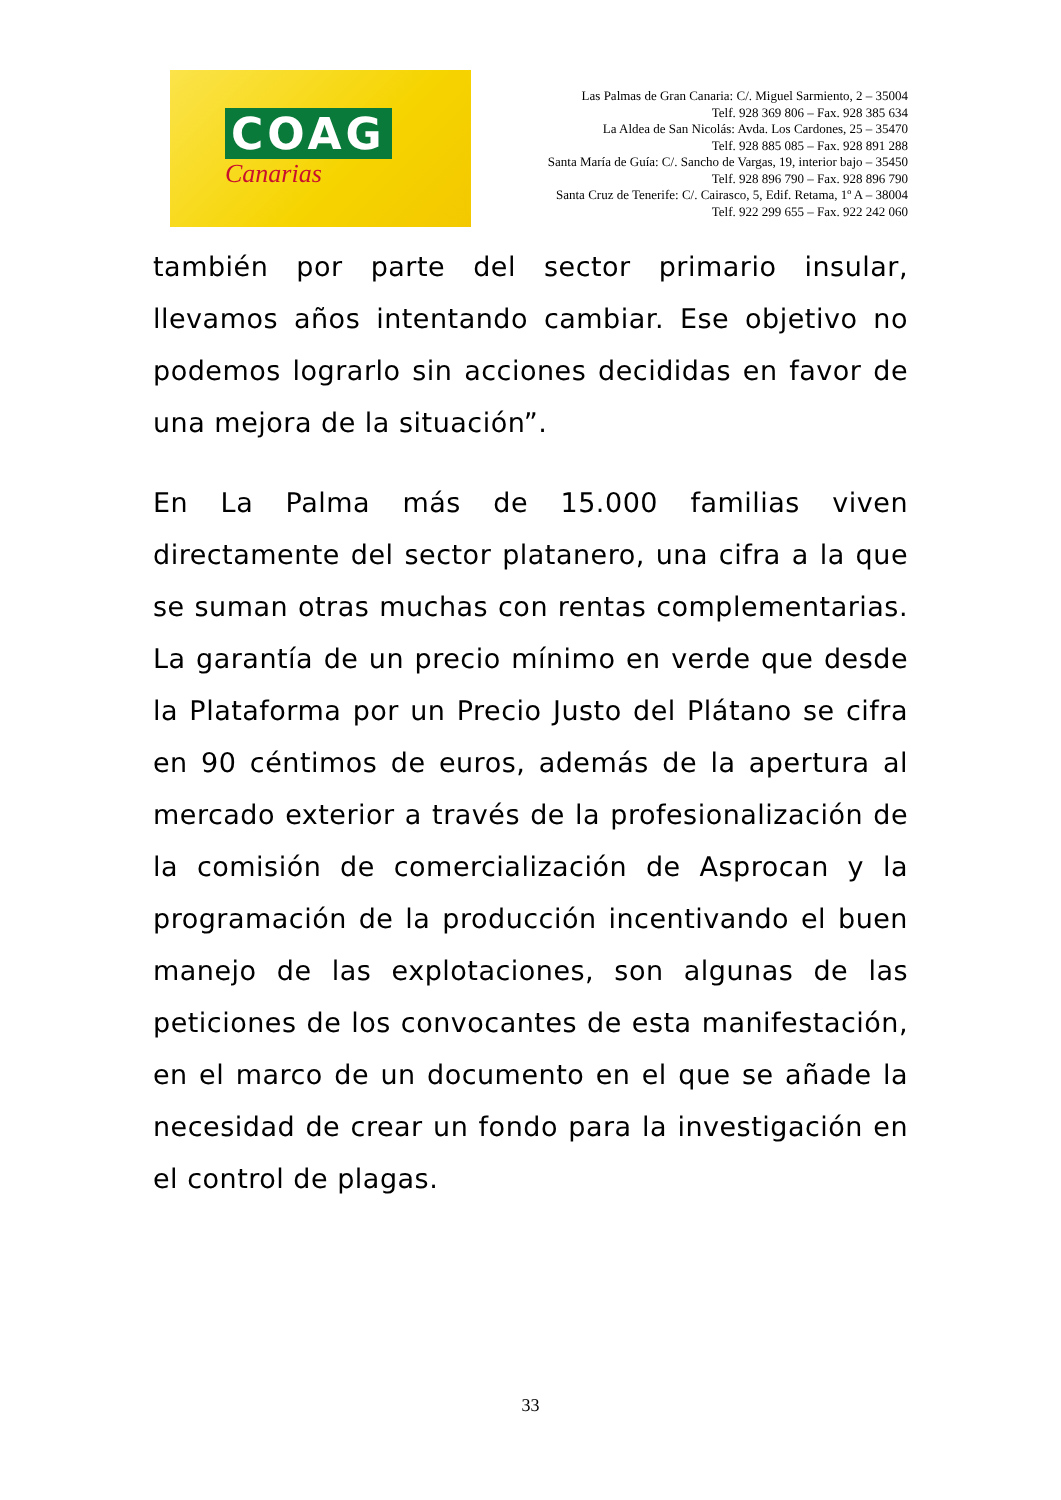COAG
Canarias
Las Palmas de Gran Canaria: C/. Miguel Sarmiento, 2 – 35004
Telf. 928 369 806 – Fax. 928 385 634
La Aldea de San Nicolás: Avda. Los Cardones, 25 – 35470
Telf. 928 885 085 – Fax. 928 891 288
Santa María de Guía: C/. Sancho de Vargas, 19, interior bajo – 35450
Telf. 928 896 790 – Fax. 928 896 790
Santa Cruz de Tenerife: C/. Cairasco, 5, Edif. Retama, 1º A – 38004
Telf. 922 299 655 – Fax. 922 242 060
también por parte del sector primario insular, llevamos años intentando cambiar. Ese objetivo no podemos lograrlo sin acciones decididas en favor de una mejora de la situación”.
En La Palma más de 15.000 familias viven directamente del sector platanero, una cifra a la que se suman otras muchas con rentas complementarias. La garantía de un precio mínimo en verde que desde la Plataforma por un Precio Justo del Plátano se cifra en 90 céntimos de euros, además de la apertura al mercado exterior a través de la profesionalización de la comisión de comercialización de Asprocan y la programación de la producción incentivando el buen manejo de las explotaciones, son algunas de las peticiones de los convocantes de esta manifestación, en el marco de un documento en el que se añade la necesidad de crear un fondo para la investigación en el control de plagas.
33